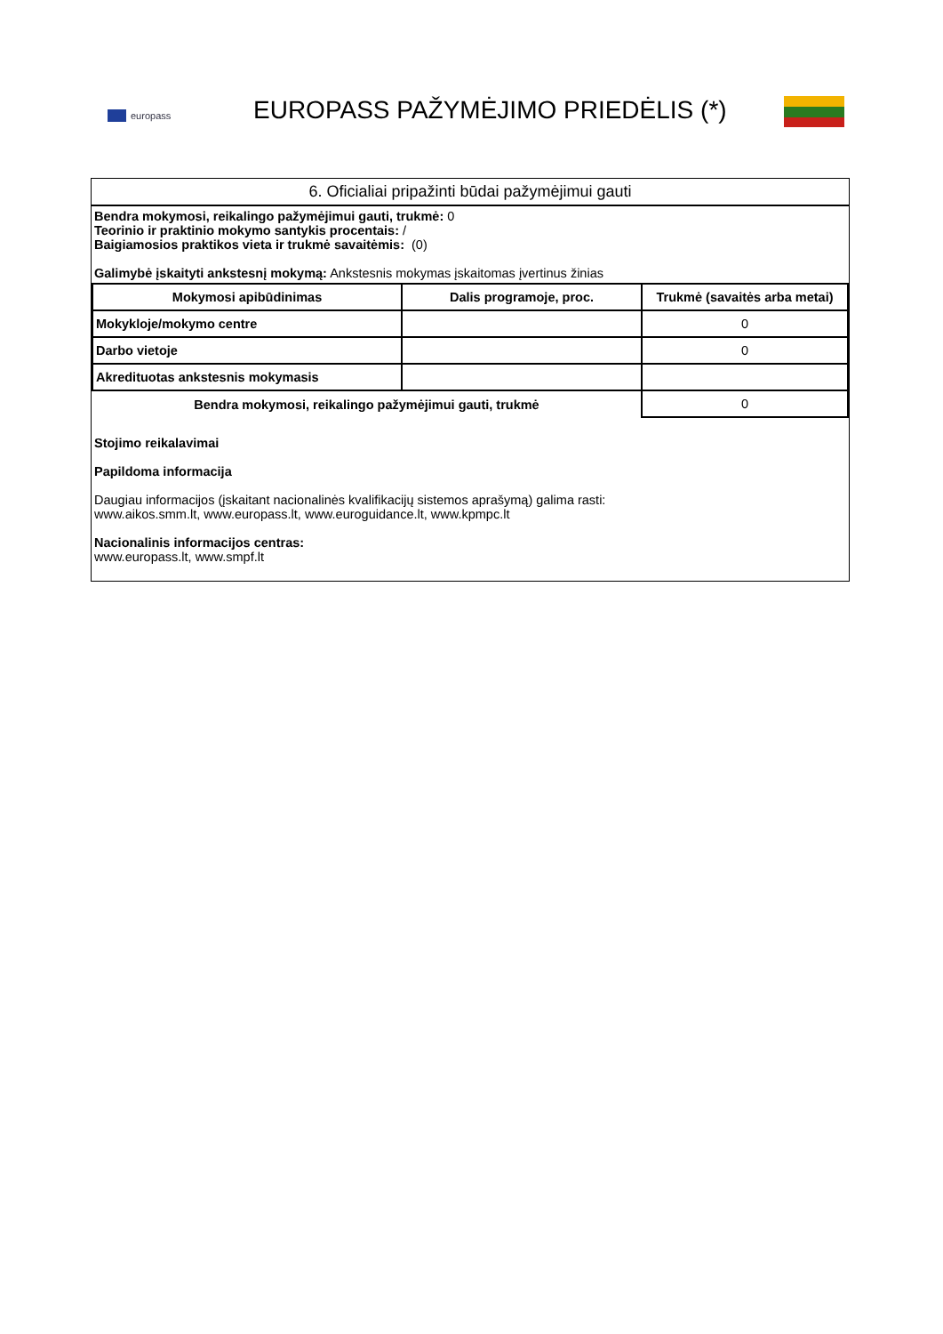europass
EUROPASS PAŽYMĖJIMO PRIEDĖLIS (*)
6. Oficialiai pripažinti būdai pažymėjimui gauti
Bendra mokymosi, reikalingo pažymėjimui gauti, trukmė: 0
Teorinio ir praktinio mokymo santykis procentais: /
Baigiamosios praktikos vieta ir trukmė savaitėmis: (0)
Galimybė įskaityti ankstesnį mokymą: Ankstesnis mokymas įskaitomas įvertinus žinias
| Mokymosi apibūdinimas | Dalis programoje, proc. | Trukmė (savaitės arba metai) |
| --- | --- | --- |
| Mokykloje/mokymo centre | | 0 |
| Darbo vietoje | | 0 |
| Akredituotas ankstesnis mokymasis | | |
| Bendra mokymosi, reikalingo pažymėjimui gauti, trukmė | | 0 |
Stojimo reikalavimai
Papildoma informacija
Daugiau informacijos (įskaitant nacionalinės kvalifikacijų sistemos aprašymą) galima rasti:
www.aikos.smm.lt, www.europass.lt, www.euroguidance.lt, www.kpmpc.lt
Nacionalinis informacijos centras:
www.europass.lt, www.smpf.lt